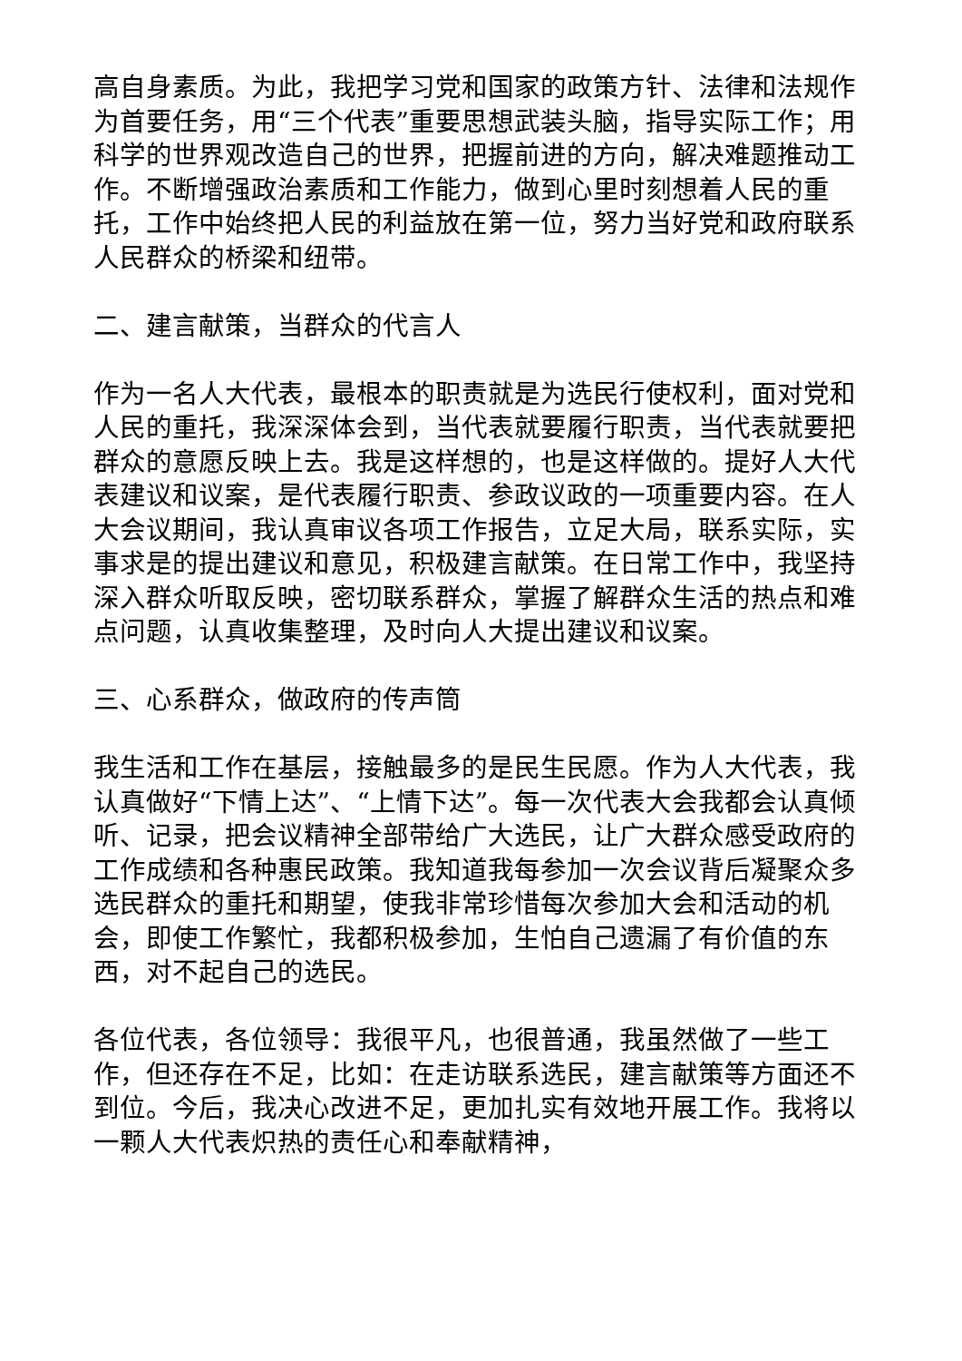高自身素质。为此，我把学习党和国家的政策方针、法律和法规作为首要任务，用“三个代表”重要思想武装头脑，指导实际工作；用科学的世界观改造自己的世界，把握前进的方向，解决难题推动工作。不断增强政治素质和工作能力，做到心里时刻想着人民的重托，工作中始终把人民的利益放在第一位，努力当好党和政府联系人民群众的桥梁和纽带。
二、建言献策，当群众的代言人
作为一名人大代表，最根本的职责就是为选民行使权利，面对党和人民的重托，我深深体会到，当代表就要履行职责，当代表就要把群众的意愿反映上去。我是这样想的，也是这样做的。提好人大代表建议和议案，是代表履行职责、参政议政的一项重要内容。在人大会议期间，我认真审议各项工作报告，立足大局，联系实际，实事求是的提出建议和意见，积极建言献策。在日常工作中，我坚持深入群众听取反映，密切联系群众，掌握了解群众生活的热点和难点问题，认真收集整理，及时向人大提出建议和议案。
三、心系群众，做政府的传声筒
我生活和工作在基层，接触最多的是民生民愿。作为人大代表，我认真做好“下情上达”、“上情下达”。每一次代表大会我都会认真倾听、记录，把会议精神全部带给广大选民，让广大群众感受政府的工作成绩和各种惠民政策。我知道我每参加一次会议背后凝聚众多选民群众的重托和期望，使我非常珍惜每次参加大会和活动的机会，即使工作繁忙，我都积极参加，生怕自己遗漏了有价值的东西，对不起自己的选民。
各位代表，各位领导：我很平凡，也很普通，我虽然做了一些工作，但还存在不足，比如：在走访联系选民，建言献策等方面还不到位。今后，我决心改进不足，更加扎实有效地开展工作。我将以一颗人大代表炽热的责任心和奉献精神，